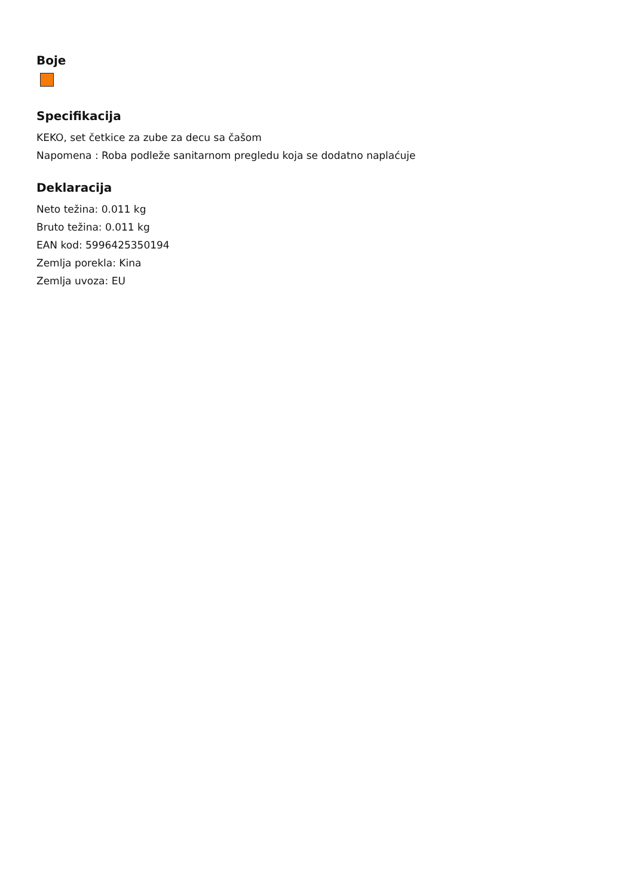Boje
Specifikacija
KEKO, set četkice za zube za decu sa čašom
Napomena : Roba podleže sanitarnom pregledu koja se dodatno naplaćuje
Deklaracija
Neto težina: 0.011 kg
Bruto težina: 0.011 kg
EAN kod: 5996425350194
Zemlja porekla: Kina
Zemlja uvoza: EU